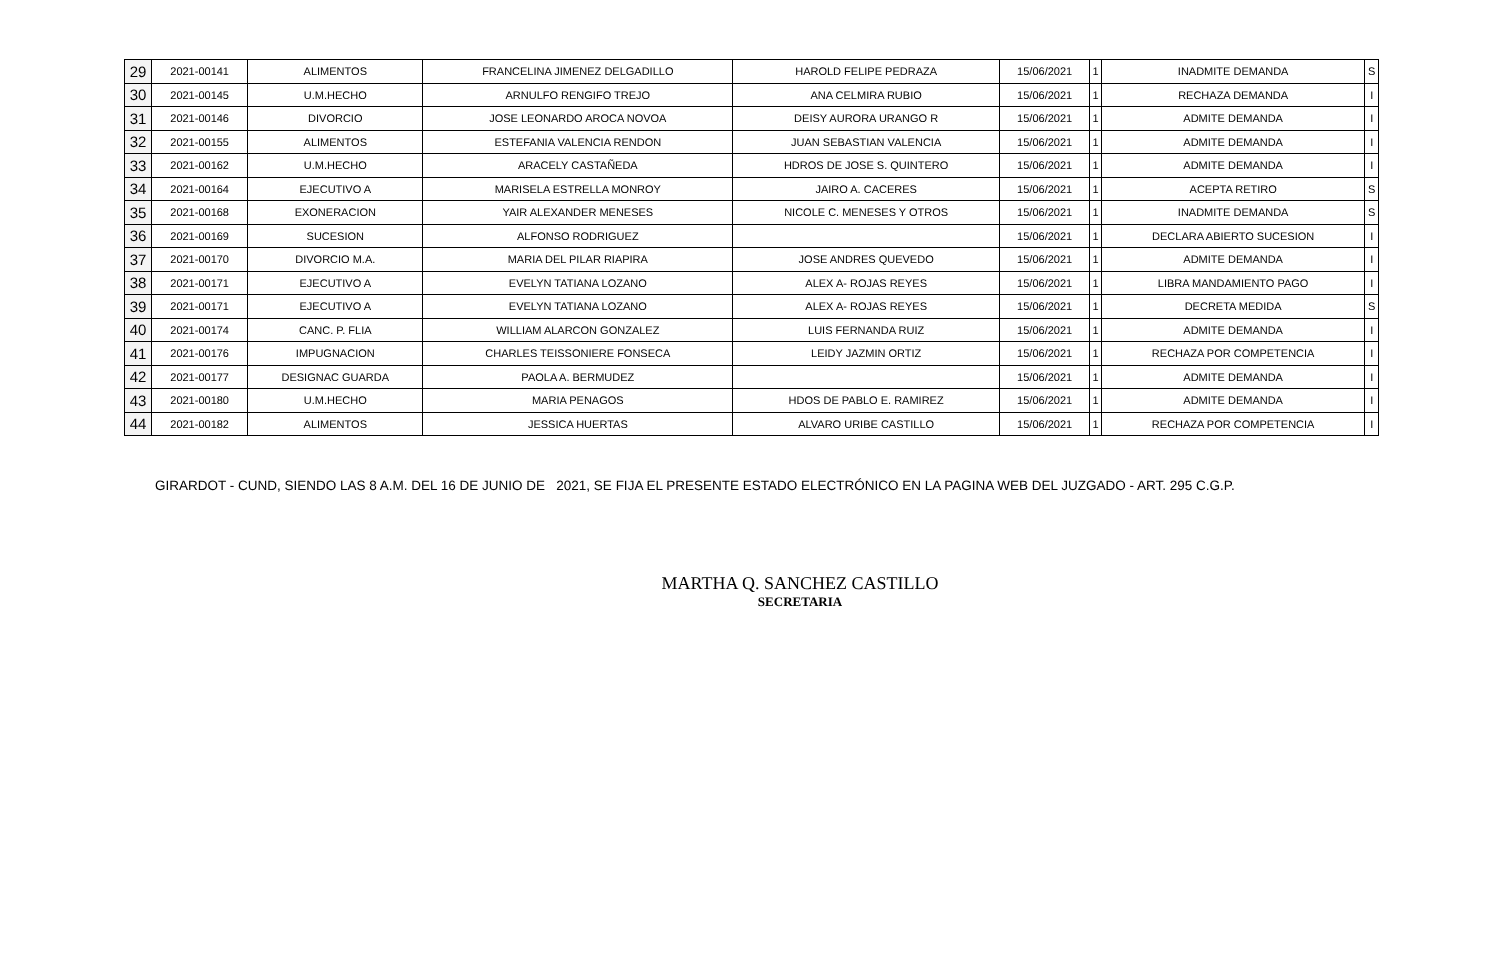| 29 | 2021-00141 | ALIMENTOS | FRANCELINA JIMENEZ DELGADILLO | HAROLD FELIPE PEDRAZA | 15/06/2021 | 1 | INADMITE DEMANDA | S |
| 30 | 2021-00145 | U.M.HECHO | ARNULFO RENGIFO TREJO | ANA CELMIRA RUBIO | 15/06/2021 | 1 | RECHAZA DEMANDA | I |
| 31 | 2021-00146 | DIVORCIO | JOSE LEONARDO AROCA NOVOA | DEISY AURORA URANGO R | 15/06/2021 | 1 | ADMITE DEMANDA | I |
| 32 | 2021-00155 | ALIMENTOS | ESTEFANIA VALENCIA RENDON | JUAN SEBASTIAN VALENCIA | 15/06/2021 | 1 | ADMITE DEMANDA | I |
| 33 | 2021-00162 | U.M.HECHO | ARACELY CASTAÑEDA | HDROS DE JOSE S. QUINTERO | 15/06/2021 | 1 | ADMITE DEMANDA | I |
| 34 | 2021-00164 | EJECUTIVO A | MARISELA ESTRELLA MONROY | JAIRO A. CACERES | 15/06/2021 | 1 | ACEPTA RETIRO | S |
| 35 | 2021-00168 | EXONERACION | YAIR ALEXANDER MENESES | NICOLE C. MENESES Y OTROS | 15/06/2021 | 1 | INADMITE DEMANDA | S |
| 36 | 2021-00169 | SUCESION | ALFONSO RODRIGUEZ | | 15/06/2021 | 1 | DECLARA ABIERTO SUCESION | I |
| 37 | 2021-00170 | DIVORCIO M.A. | MARIA DEL PILAR RIAPIRA | JOSE ANDRES QUEVEDO | 15/06/2021 | 1 | ADMITE DEMANDA | I |
| 38 | 2021-00171 | EJECUTIVO A | EVELYN TATIANA LOZANO | ALEX A- ROJAS REYES | 15/06/2021 | 1 | LIBRA MANDAMIENTO PAGO | I |
| 39 | 2021-00171 | EJECUTIVO A | EVELYN TATIANA LOZANO | ALEX A- ROJAS REYES | 15/06/2021 | 1 | DECRETA MEDIDA | S |
| 40 | 2021-00174 | CANC. P. FLIA | WILLIAM ALARCON GONZALEZ | LUIS FERNANDA RUIZ | 15/06/2021 | 1 | ADMITE DEMANDA | I |
| 41 | 2021-00176 | IMPUGNACION | CHARLES TEISSONIERE FONSECA | LEIDY JAZMIN ORTIZ | 15/06/2021 | 1 | RECHAZA POR COMPETENCIA | I |
| 42 | 2021-00177 | DESIGNAC GUARDA | PAOLA A. BERMUDEZ | | 15/06/2021 | 1 | ADMITE DEMANDA | I |
| 43 | 2021-00180 | U.M.HECHO | MARIA PENAGOS | HDOS DE PABLO E. RAMIREZ | 15/06/2021 | 1 | ADMITE DEMANDA | I |
| 44 | 2021-00182 | ALIMENTOS | JESSICA HUERTAS | ALVARO URIBE CASTILLO | 15/06/2021 | 1 | RECHAZA POR COMPETENCIA | I |
GIRARDOT - CUND, SIENDO LAS 8 A.M. DEL 16 DE JUNIO DE 2021, SE FIJA EL PRESENTE ESTADO ELECTRÓNICO EN LA PAGINA WEB DEL JUZGADO - ART. 295 C.G.P.
MARTHA Q. SANCHEZ CASTILLO
SECRETARIA